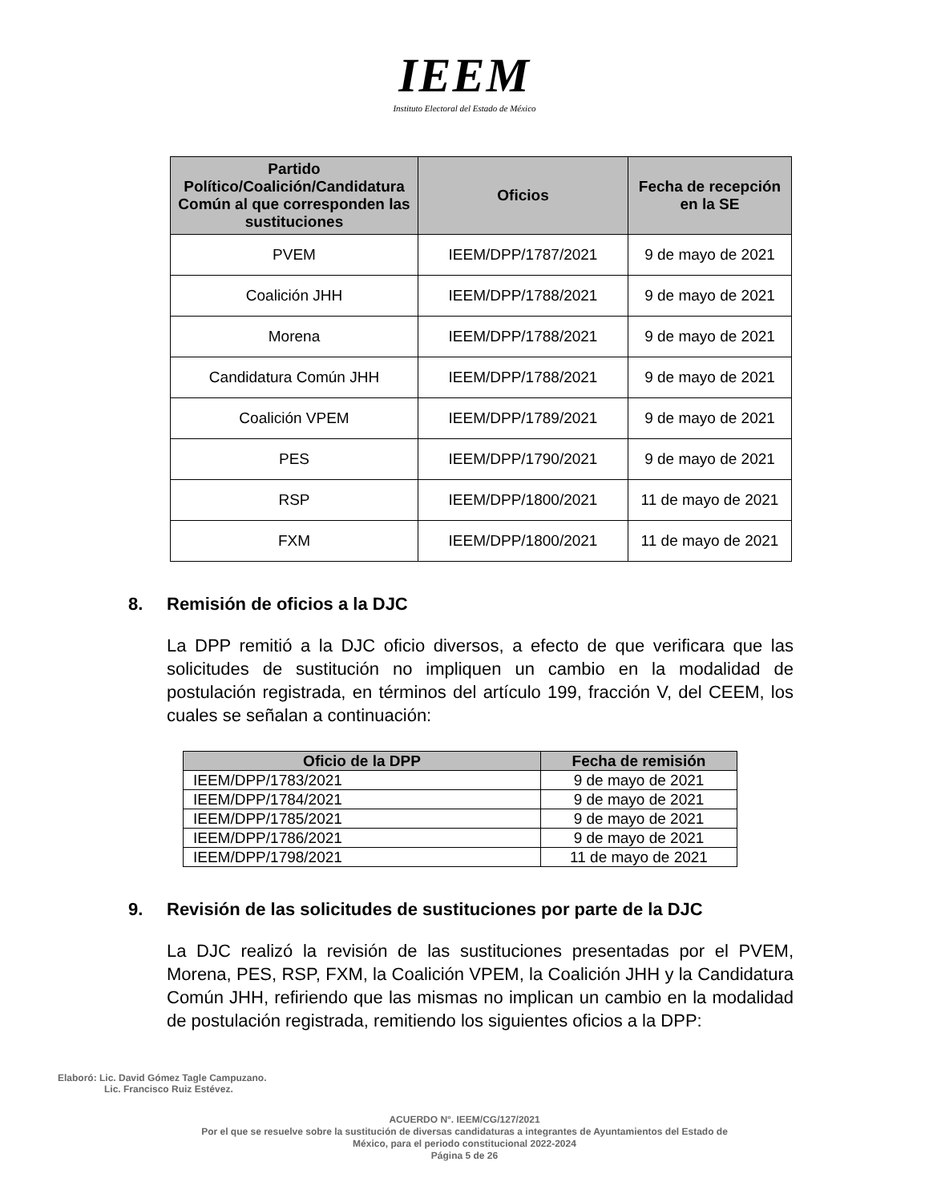IEEM
Instituto Electoral del Estado de México
| Partido Político/Coalición/Candidatura Común al que corresponden las sustituciones | Oficios | Fecha de recepción en la SE |
| --- | --- | --- |
| PVEM | IEEM/DPP/1787/2021 | 9 de mayo de 2021 |
| Coalición JHH | IEEM/DPP/1788/2021 | 9 de mayo de 2021 |
| Morena | IEEM/DPP/1788/2021 | 9 de mayo de 2021 |
| Candidatura Común JHH | IEEM/DPP/1788/2021 | 9 de mayo de 2021 |
| Coalición VPEM | IEEM/DPP/1789/2021 | 9 de mayo de 2021 |
| PES | IEEM/DPP/1790/2021 | 9 de mayo de 2021 |
| RSP | IEEM/DPP/1800/2021 | 11 de mayo de 2021 |
| FXM | IEEM/DPP/1800/2021 | 11 de mayo de 2021 |
8. Remisión de oficios a la DJC
La DPP remitió a la DJC oficio diversos, a efecto de que verificara que las solicitudes de sustitución no impliquen un cambio en la modalidad de postulación registrada, en términos del artículo 199, fracción V, del CEEM, los cuales se señalan a continuación:
| Oficio de la DPP | Fecha de remisión |
| --- | --- |
| IEEM/DPP/1783/2021 | 9 de mayo de 2021 |
| IEEM/DPP/1784/2021 | 9 de mayo de 2021 |
| IEEM/DPP/1785/2021 | 9 de mayo de 2021 |
| IEEM/DPP/1786/2021 | 9 de mayo de 2021 |
| IEEM/DPP/1798/2021 | 11 de mayo de 2021 |
9. Revisión de las solicitudes de sustituciones por parte de la DJC
La DJC realizó la revisión de las sustituciones presentadas por el PVEM, Morena, PES, RSP, FXM, la Coalición VPEM, la Coalición JHH y la Candidatura Común JHH, refiriendo que las mismas no implican un cambio en la modalidad de postulación registrada, remitiendo los siguientes oficios a la DPP:
Elaboró: Lic. David Gómez Tagle Campuzano.
Lic. Francisco Ruiz Estévez.
ACUERDO N°. IEEM/CG/127/2021
Por el que se resuelve sobre la sustitución de diversas candidaturas a integrantes de Ayuntamientos del Estado de
México, para el periodo constitucional 2022-2024
Página 5 de 26